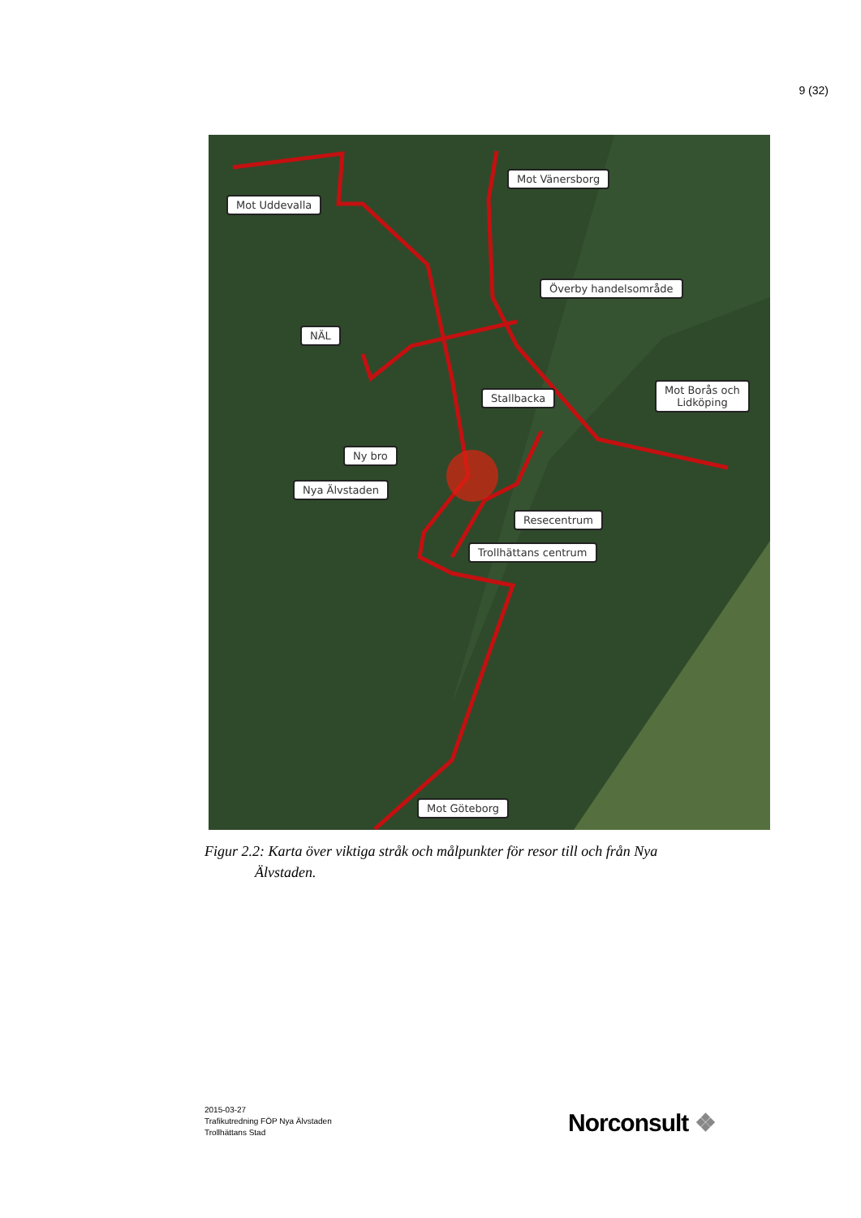9 (32)
Mot Uddevalla
Mot Vänersborg
Överby handelsområde
NÄL
Stallbacka
Mot Borås och
Lidköping
Ny bro
Nya Älvstaden
Resecentrum
Trollhättans centrum
Mot Göteborg
Figur 2.2: Karta över viktiga stråk och målpunkter för resor till och från Nya
Älvstaden.
2015-03-27
Trafikutredning FÖP Nya Älvstaden
Trollhättans Stad
Norconsult ❖